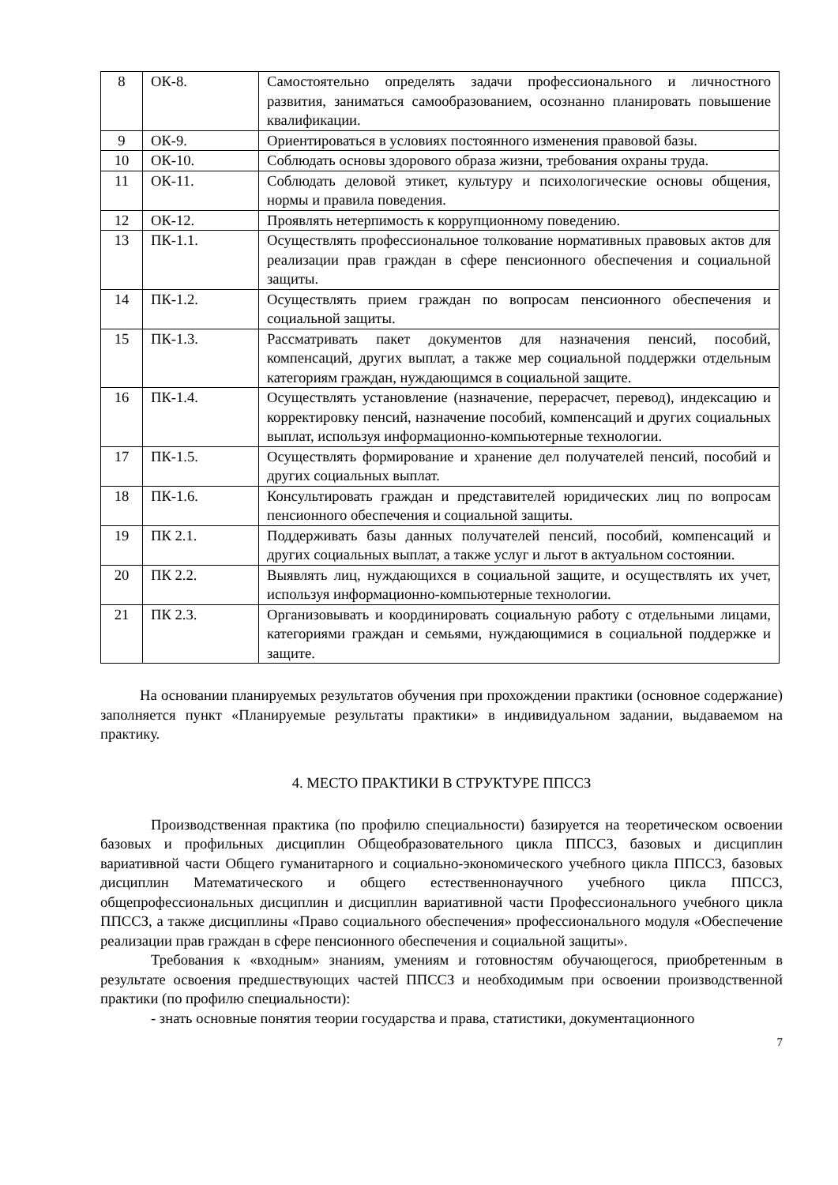| 8 | ОК-8. | Самостоятельно определять задачи профессионального и личностного развития, заниматься самообразованием, осознанно планировать повышение квалификации. |
| 9 | ОК-9. | Ориентироваться в условиях постоянного изменения правовой базы. |
| 10 | ОК-10. | Соблюдать основы здорового образа жизни, требования охраны труда. |
| 11 | ОК-11. | Соблюдать деловой этикет, культуру и психологические основы общения, нормы и правила поведения. |
| 12 | ОК-12. | Проявлять нетерпимость к коррупционному поведению. |
| 13 | ПК-1.1. | Осуществлять профессиональное толкование нормативных правовых актов для реализации прав граждан в сфере пенсионного обеспечения и социальной защиты. |
| 14 | ПК-1.2. | Осуществлять прием граждан по вопросам пенсионного обеспечения и социальной защиты. |
| 15 | ПК-1.3. | Рассматривать пакет документов для назначения пенсий, пособий, компенсаций, других выплат, а также мер социальной поддержки отдельным категориям граждан, нуждающимся в социальной защите. |
| 16 | ПК-1.4. | Осуществлять установление (назначение, перерасчет, перевод), индексацию и корректировку пенсий, назначение пособий, компенсаций и других социальных выплат, используя информационно-компьютерные технологии. |
| 17 | ПК-1.5. | Осуществлять формирование и хранение дел получателей пенсий, пособий и других социальных выплат. |
| 18 | ПК-1.6. | Консультировать граждан и представителей юридических лиц по вопросам пенсионного обеспечения и социальной защиты. |
| 19 | ПК 2.1. | Поддерживать базы данных получателей пенсий, пособий, компенсаций и других социальных выплат, а также услуг и льгот в актуальном состоянии. |
| 20 | ПК 2.2. | Выявлять лиц, нуждающихся в социальной защите, и осуществлять их учет, используя информационно-компьютерные технологии. |
| 21 | ПК 2.3. | Организовывать и координировать социальную работу с отдельными лицами, категориями граждан и семьями, нуждающимися в социальной поддержке и защите. |
На основании планируемых результатов обучения при прохождении практики (основное содержание) заполняется пункт «Планируемые результаты практики» в индивидуальном задании, выдаваемом на практику.
4. МЕСТО ПРАКТИКИ В СТРУКТУРЕ ППССЗ
Производственная практика (по профилю специальности) базируется на теоретическом освоении базовых и профильных дисциплин Общеобразовательного цикла ППССЗ, базовых и дисциплин вариативной части Общего гуманитарного и социально-экономического учебного цикла ППССЗ, базовых дисциплин Математического и общего естественнонаучного учебного цикла ППССЗ, общепрофессиональных дисциплин и дисциплин вариативной части Профессионального учебного цикла ППССЗ, а также дисциплины «Право социального обеспечения» профессионального модуля «Обеспечение реализации прав граждан в сфере пенсионного обеспечения и социальной защиты».
Требования к «входным» знаниям, умениям и готовностям обучающегося, приобретенным в результате освоения предшествующих частей ППССЗ и необходимым при освоении производственной практики (по профилю специальности):
- знать основные понятия теории государства и права, статистики, документационного
7